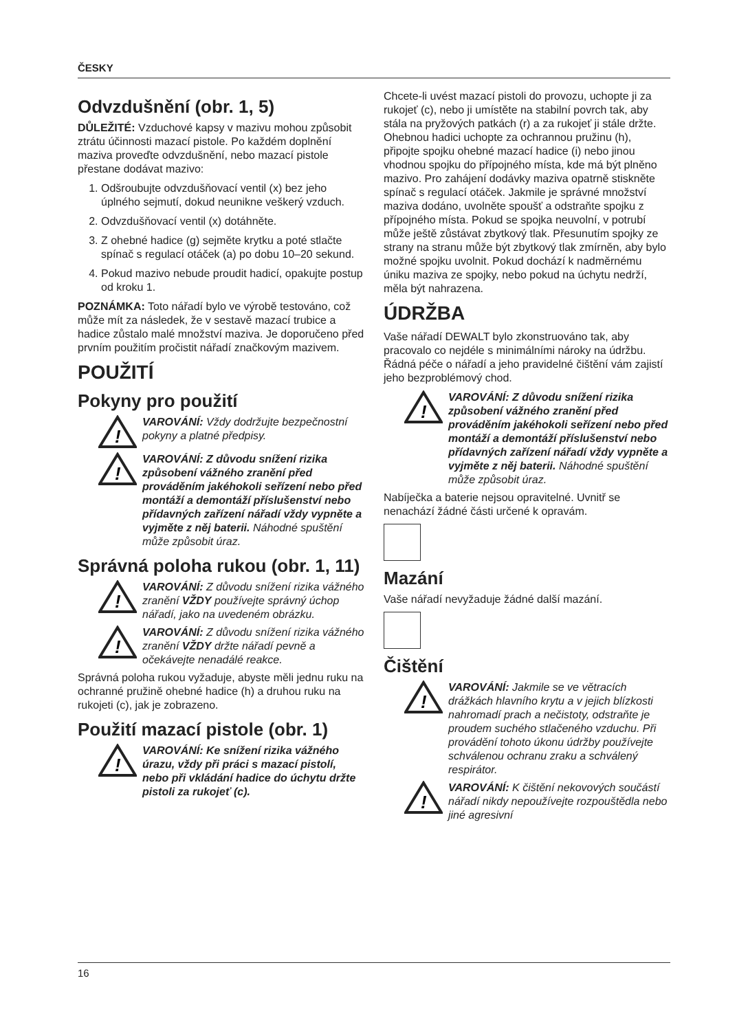ČESKY
Odvzdušnění (obr. 1, 5)
DŮLEŽITÉ: Vzduchové kapsy v mazivu mohou způsobit ztrátu účinnosti mazací pistole. Po každém doplnění maziva proveďte odvzdušnění, nebo mazací pistole přestane dodávat mazivo:
1. Odšroubujte odvzdušňovací ventil (x) bez jeho úplného sejmutí, dokud neunikne veškerý vzduch.
2. Odvzdušňovací ventil (x) dotáhněte.
3. Z ohebné hadice (g) sejměte krytku a poté stlačte spínač s regulací otáček (a) po dobu 10–20 sekund.
4. Pokud mazivo nebude proudit hadicí, opakujte postup od kroku 1.
POZNÁMKA: Toto nářadí bylo ve výrobě testováno, což může mít za následek, že v sestavě mazací trubice a hadice zůstalo malé množství maziva. Je doporučeno před prvním použitím pročistit nářadí značkovým mazivem.
POUŽITÍ
Pokyny pro použití
!
VAROVÁNÍ: Vždy dodržujte bezpečnostní pokyny a platné předpisy.
!
VAROVÁNÍ: Z důvodu snížení rizika způsobení vážného zranění před prováděním jakéhokoli seřízení nebo před montáží a demontáží příslušenství nebo přídavných zařízení nářadí vždy vypněte a vyjměte z něj baterii. Náhodné spuštění může způsobit úraz.
Správná poloha rukou (obr. 1, 11)
!
VAROVÁNÍ: Z důvodu snížení rizika vážného zranění VŽDY používejte správný úchop nářadí, jako na uvedeném obrázku.
!
VAROVÁNÍ: Z důvodu snížení rizika vážného zranění VŽDY držte nářadí pevně a očekávejte nenadálé reakce.
Správná poloha rukou vyžaduje, abyste měli jednu ruku na ochranné pružině ohebné hadice (h) a druhou ruku na rukojeti (c), jak je zobrazeno.
Použití mazací pistole (obr. 1)
!
VAROVÁNÍ: Ke snížení rizika vážného úrazu, vždy při práci s mazací pistolí, nebo při vkládání hadice do úchytu držte pistoli za rukojeť (c).
Chcete-li uvést mazací pistoli do provozu, uchopte ji za rukojeť (c), nebo ji umístěte na stabilní povrch tak, aby stála na pryžových patkách (r) a za rukojeť ji stále držte. Ohebnou hadici uchopte za ochrannou pružinu (h), připojte spojku ohebné mazací hadice (i) nebo jinou vhodnou spojku do přípojného místa, kde má být plněno mazivo. Pro zahájení dodávky maziva opatrně stiskněte spínač s regulací otáček. Jakmile je správné množství maziva dodáno, uvolněte spoušť a odstraňte spojku z přípojného místa. Pokud se spojka neuvolní, v potrubí může ještě zůstávat zbytkový tlak. Přesunutím spojky ze strany na stranu může být zbytkový tlak zmírněn, aby bylo možné spojku uvolnit. Pokud dochází k nadměrnému úniku maziva ze spojky, nebo pokud na úchytu nedrží, měla být nahrazena.
ÚDRŽBA
Vaše nářadí DEWALT bylo zkonstruováno tak, aby pracovalo co nejdéle s minimálními nároky na údržbu. Řádná péče o nářadí a jeho pravidelné čištění vám zajistí jeho bezproblémový chod.
!
VAROVÁNÍ: Z důvodu snížení rizika způsobení vážného zranění před prováděním jakéhokoli seřízení nebo před montáží a demontáží příslušenství nebo přídavných zařízení nářadí vždy vypněte a vyjměte z něj baterii. Náhodné spuštění může způsobit úraz.
Nabíječka a baterie nejsou opravitelné. Uvnitř se nenachází žádné části určené k opravám.
Mazání
Vaše nářadí nevyžaduje žádné další mazání.
Čištění
!
VAROVÁNÍ: Jakmile se ve větracích drážkách hlavního krytu a v jejich blízkosti nahromadí prach a nečistoty, odstraňte je proudem suchého stlačeného vzduchu. Při provádění tohoto úkonu údržby používejte schválenou ochranu zraku a schválený respirátor.
!
VAROVÁNÍ: K čištění nekovových součástí nářadí nikdy nepoužívejte rozpouštědla nebo jiné agresivní
16